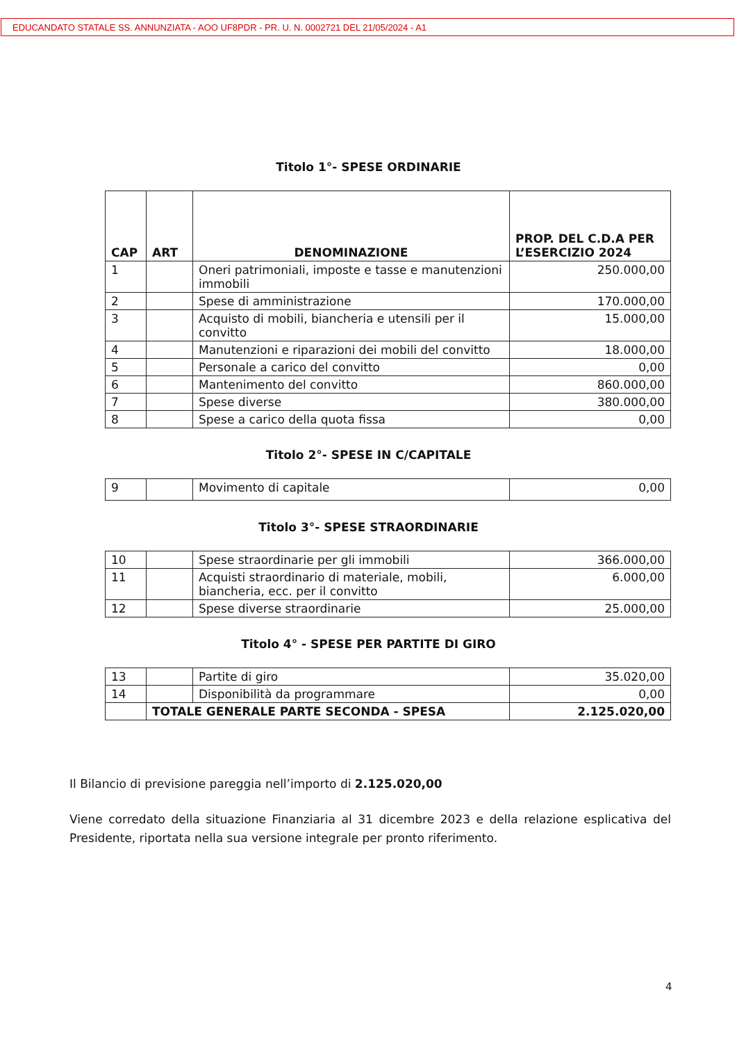EDUCANDATO STATALE SS. ANNUNZIATA - AOO UF8PDR - PR. U. N. 0002721 DEL 21/05/2024 - A1
Titolo 1°- SPESE ORDINARIE
| CAP | ART | DENOMINAZIONE | PROP. DEL C.D.A PER L’ESERCIZIO 2024 |
| --- | --- | --- | --- |
| 1 | | Oneri patrimoniali, imposte e tasse e manutenzioni immobili | 250.000,00 |
| 2 | | Spese di amministrazione | 170.000,00 |
| 3 | | Acquisto di mobili, biancheria e utensili per il convitto | 15.000,00 |
| 4 | | Manutenzioni e riparazioni dei mobili del convitto | 18.000,00 |
| 5 | | Personale a carico del convitto | 0,00 |
| 6 | | Mantenimento del convitto | 860.000,00 |
| 7 | | Spese diverse | 380.000,00 |
| 8 | | Spese a carico della quota fissa | 0,00 |
Titolo 2°- SPESE IN C/CAPITALE
| 9 | | Movimento di capitale | 0,00 |
Titolo 3°- SPESE STRAORDINARIE
| 10 | | Spese straordinarie per gli immobili | 366.000,00 |
| 11 | | Acquisti straordinario di materiale, mobili, biancheria, ecc. per il convitto | 6.000,00 |
| 12 | | Spese diverse straordinarie | 25.000,00 |
Titolo 4° - SPESE PER PARTITE DI GIRO
| 13 | | Partite di giro | 35.020,00 |
| 14 | | Disponibilità da programmare | 0,00 |
| | TOTALE GENERALE PARTE SECONDA - SPESA | | 2.125.020,00 |
Il Bilancio di previsione pareggia nell’importo di 2.125.020,00
Viene corredato della situazione Finanziaria al 31 dicembre 2023 e della relazione esplicativa del Presidente, riportata nella sua versione integrale per pronto riferimento.
4